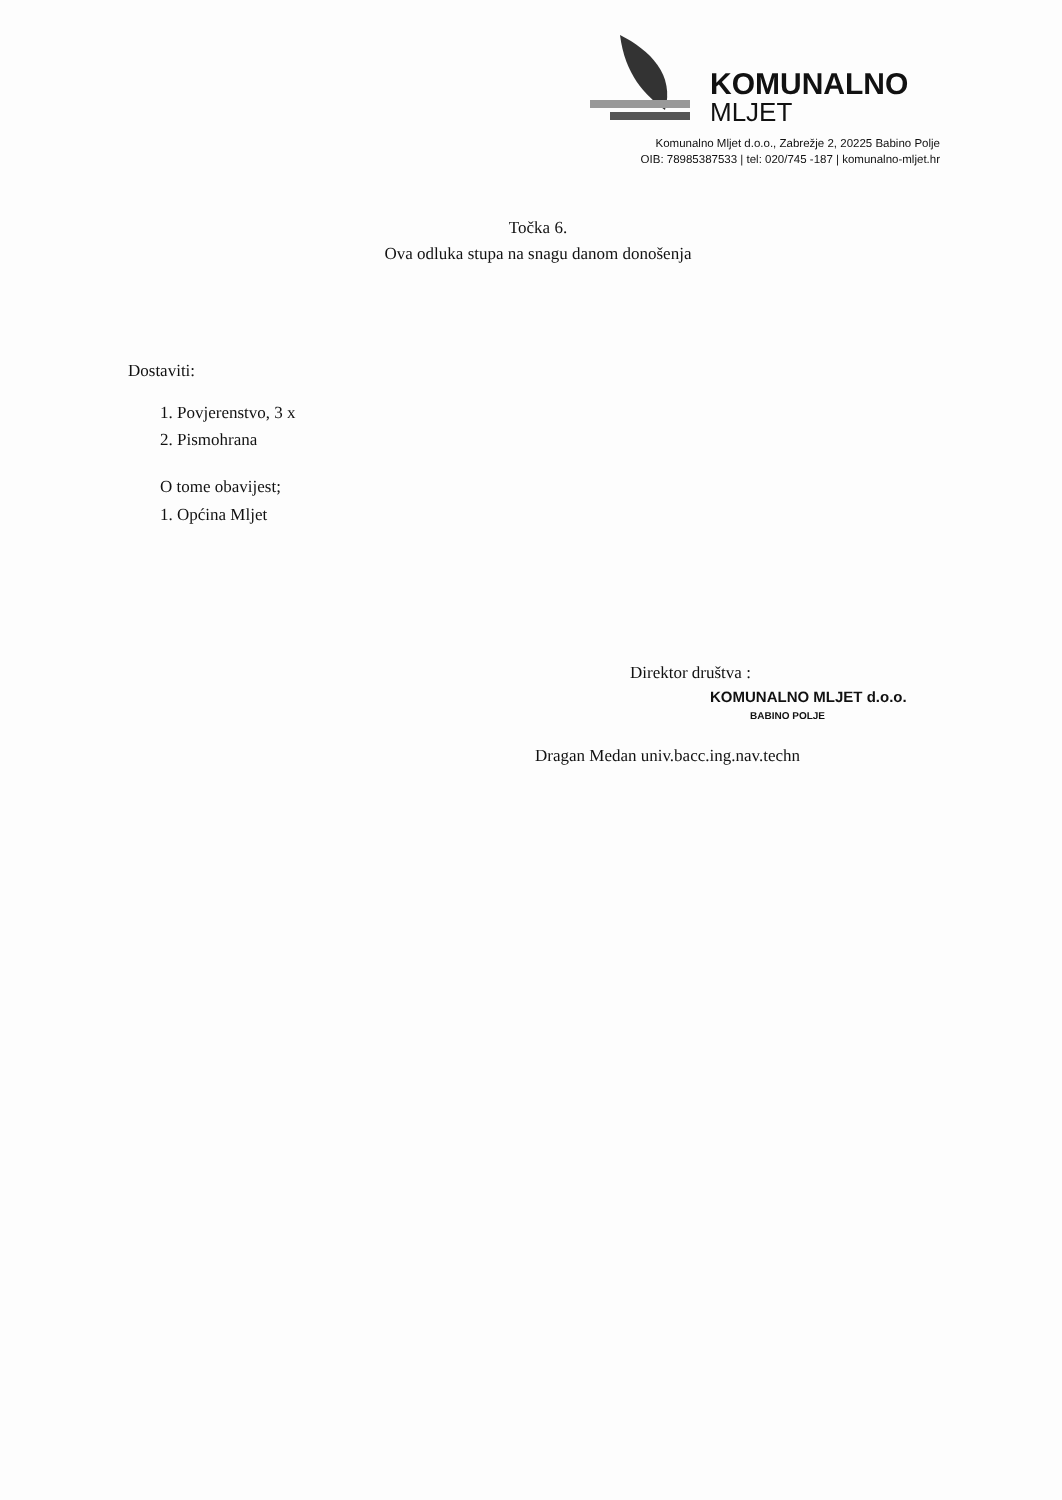KOMUNALNO
MLJET
Komunalno Mljet d.o.o., Zabrežje 2, 20225 Babino Polje
OIB: 78985387533 | tel: 020/745 -187 | komunalno-mljet.hr
Točka 6.
Ova odluka stupa na snagu danom donošenja
Dostaviti:
1. Povjerenstvo, 3 x
2. Pismohrana
O tome obavijest;
1. Općina Mljet
Direktor društva :
KOMUNALNO MLJET d.o.o.
BABINO POLJE
Dragan Medan univ.bacc.ing.nav.techn